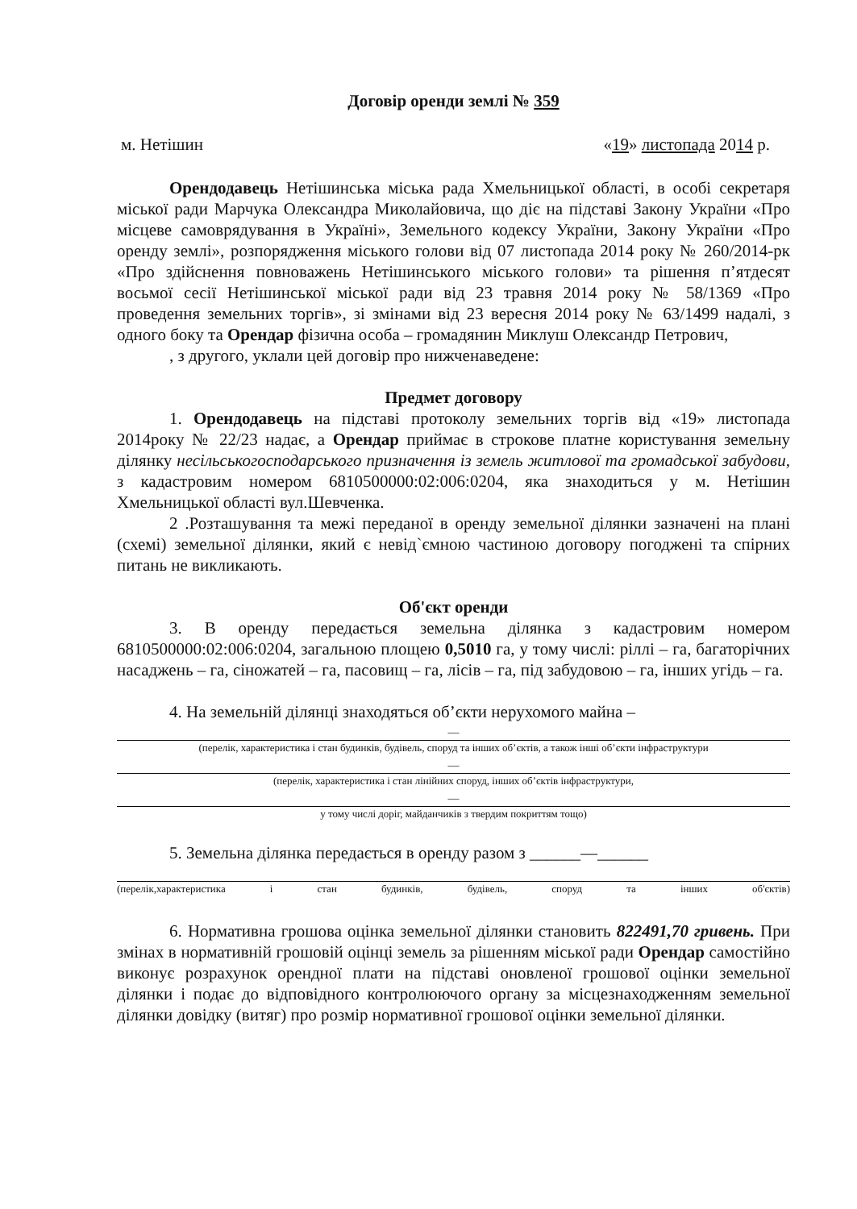Договір оренди землі № 359
м. Нетішин «19» листопада 2014 р.
Орендодавець Нетішинська міська рада Хмельницької області, в особі секретаря міської ради Марчука Олександра Миколайовича, що діє на підставі Закону України «Про місцеве самоврядування в Україні», Земельного кодексу України, Закону України «Про оренду землі», розпорядження міського голови від 07 листопада 2014 року № 260/2014-рк «Про здійснення повноважень Нетішинського міського голови» та рішення п’ятдесят восьмої сесії Нетішинської міської ради від 23 травня 2014 року № 58/1369 «Про проведення земельних торгів», зі змінами від 23 вересня 2014 року № 63/1499 надалі, з одного боку та Орендар фізична особа – громадянин Миклуш Олександр Петрович,
, з другого, уклали цей договір про нижченаведене:
Предмет договору
1. Орендодавець на підставі протоколу земельних торгів від «19» листопада 2014року № 22/23 надає, а Орендар приймає в строкове платне користування земельну ділянку несільськогосподарського призначення із земель житлової та громадської забудови, з кадастровим номером 6810500000:02:006:0204, яка знаходиться у м. Нетішин Хмельницької області вул.Шевченка.
2 .Розташування та межі переданої в оренду земельної ділянки зазначені на плані (схемі) земельної ділянки, який є невід`ємною частиною договору погоджені та спірних питань не викликають.
Об'єкт оренди
3. В оренду передається земельна ділянка з кадастровим номером 6810500000:02:006:0204, загальною площею 0,5010 га, у тому числі: ріллі – га, багаторічних насаджень – га, сіножатей – га, пасовищ – га, лісів – га, під забудовою – га, інших угідь – га.
4. На земельній ділянці знаходяться об’єкти нерухомого майна –
—
(перелік, характеристика і стан будинків, будівель, споруд та інших об’єктів, а також інші об’єкти інфраструктури
—
(перелік, характеристика і стан лінійних споруд, інших об’єктів інфраструктури,
—
у тому числі доріг, майданчиків з твердим покриттям тощо)
5. Земельна ділянка передається в оренду разом з ______—______
(перелік,характеристика і стан будинків, будівель, споруд та інших об'єктів)
6. Нормативна грошова оцінка земельної ділянки становить 822491,70 гривень. При змінах в нормативній грошовій оцінці земель за рішенням міської ради Орендар самостійно виконує розрахунок орендної плати на підставі оновленої грошової оцінки земельної ділянки і подає до відповідного контролюючого органу за місцезнаходженням земельної ділянки довідку (витяг) про розмір нормативної грошової оцінки земельної ділянки.